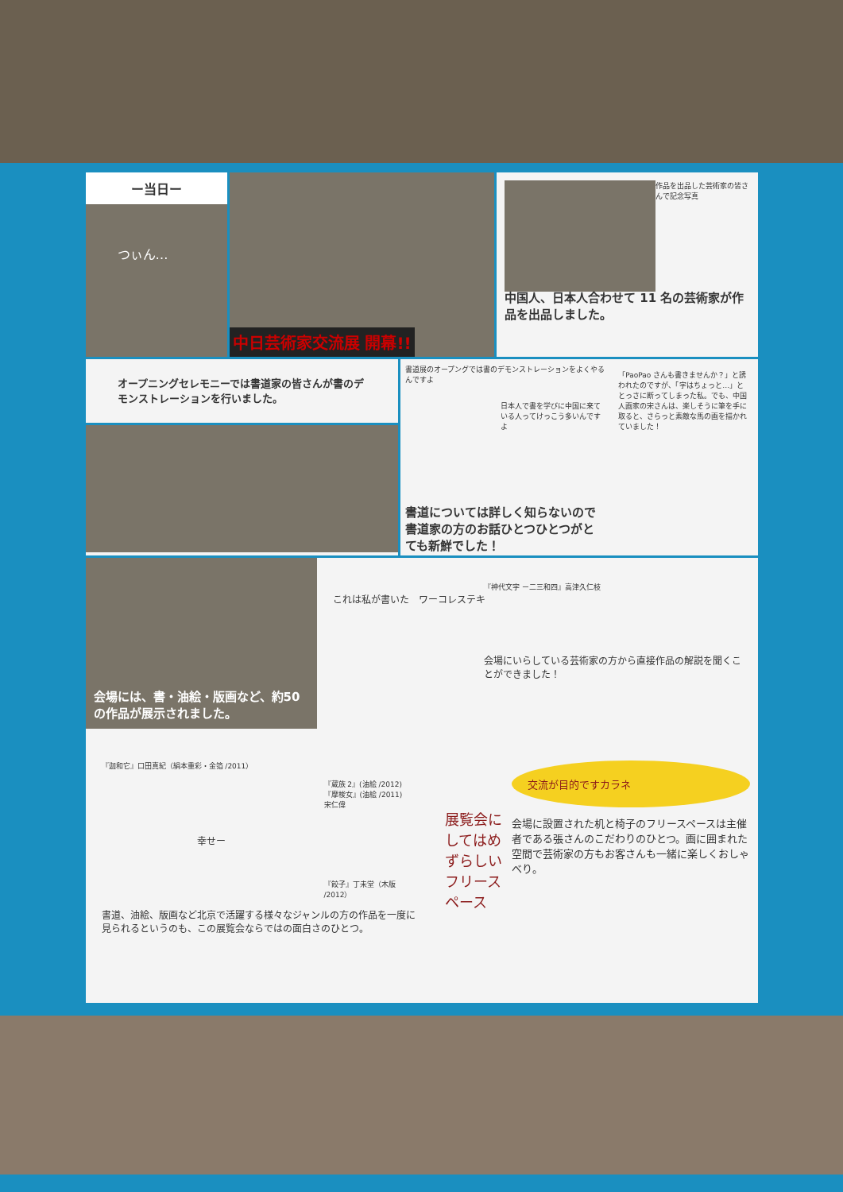ー当日ー
つぃん…
中日芸術家交流展 開幕!!
作品を出品した芸術家の皆さんで記念写真
中国人、日本人合わせて 11 名の芸術家が作品を出品しました。
オープニングセレモニーでは書道家の皆さんが書のデモンストレーションを行いました。
書道展のオープングでは書のデモンストレーションをよくやるんですよ
日本人で書を学びに中国に来ている人ってけっこう多いんですよ
書道については詳しく知らないので書道家の方のお話ひとつひとつがとても新鮮でした！
「PaoPao さんも書きませんか？」と誘われたのですが、「字はちょっと…」ととっさに断ってしまった私。でも、中国人画家の宋さんは、楽しそうに筆を手に取ると、さらっと素敵な馬の画を描かれていました！
会場には、書・油絵・版画など、約50 の作品が展示されました。
『神代文字 ー二三和四』高津久仁枝
これは私が書いた　ワーコレステキ
会場にいらしている芸術家の方から直接作品の解説を聞くことができました！
『迦和它』口田真紀（絹本重彩・金箔 /2011）
『蔵族 2』(油絵 /2012)
『摩梭女』(油絵 /2011)
宋仁偉
幸せー
『餃子』丁未堂（木版 /2012）
書道、油絵、版画など北京で活躍する様々なジャンルの方の作品を一度に見られるというのも、この展覧会ならではの面白さのひとつ。
展覧会にしてはめずらしいフリースペース
交流が目的ですカラネ
会場に設置された机と椅子のフリースペースは主催者である張さんのこだわりのひとつ。画に囲まれた空間で芸術家の方もお客さんも一緒に楽しくおしゃべり。